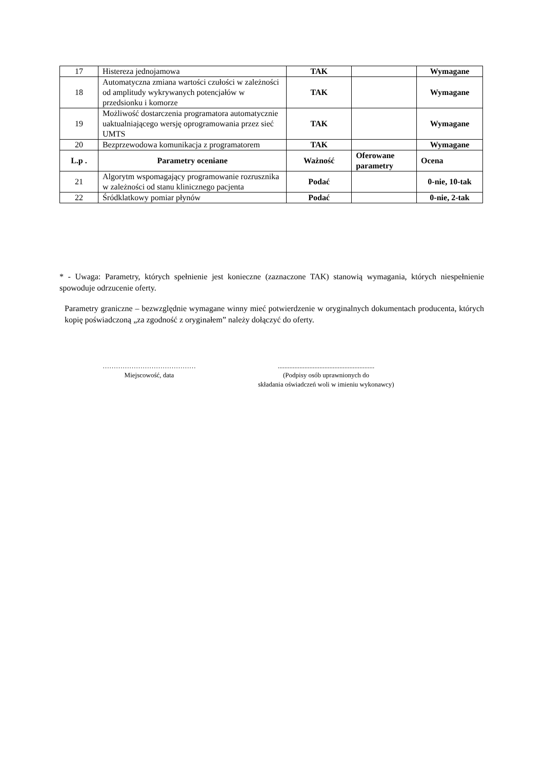| 17 | Histereza jednojamowa | TAK | | Wymagane |
| 18 | Automatyczna zmiana wartości czułości w zależności od amplitudy wykrywanych potencjałów w przedsionku i komorze | TAK | | Wymagane |
| 19 | Możliwość dostarczenia programatora automatycznie uaktualniającego wersję oprogramowania przez sieć UMTS | TAK | | Wymagane |
| 20 | Bezprzewodowa komunikacja z programatorem | TAK | | Wymagane |
| L.p . | Parametry oceniane | Ważność | Oferowane parametry | Ocena |
| 21 | Algorytm wspomagający programowanie rozrusznika w zależności od stanu klinicznego pacjenta | Podać | | 0-nie, 10-tak |
| 22 | Śródklatkowy pomiar płynów | Podać | | 0-nie, 2-tak |
* - Uwaga: Parametry, których spełnienie jest konieczne (zaznaczone TAK) stanowią wymagania, których niespełnienie spowoduje odrzucenie oferty.
Parametry graniczne – bezwzględnie wymagane winny mieć potwierdzenie w oryginalnych dokumentach producenta, których kopię poświadczoną „za zgodność z oryginałem” należy dołączyć do oferty.
……………………………………
Miejscowość, data
..........................................................
(Podpisy osób uprawnionych do
składania oświadczeń woli w imieniu wykonawcy)